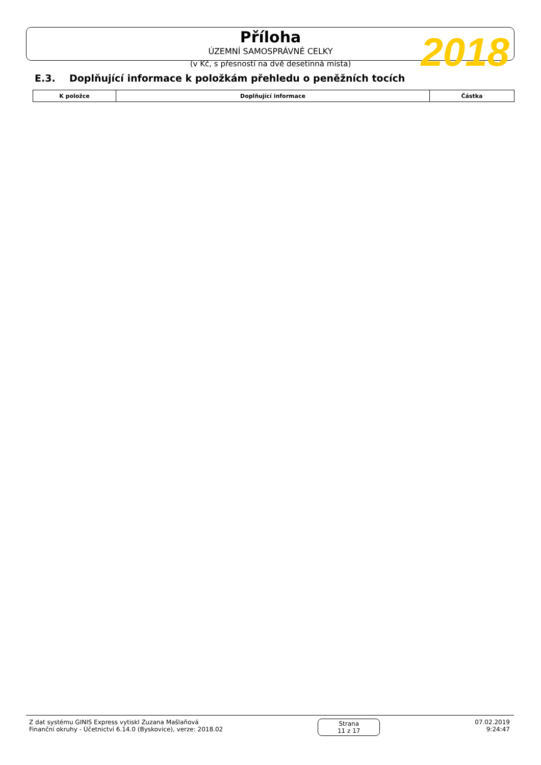Příloha
ÚZEMNÍ SAMOSPRÁVNÉ CELKY
(v Kč, s přesností na dvě desetinná místa)
2018
E.3. Doplňující informace k položkám přehledu o peněžních tocích
| K položce | Doplňující informace | Částka |
| --- | --- | --- |
Z dat systému GINIS Express vytiskl Zuzana Mašlaňová
Finanční okruhy - Účetnictví 6.14.0 (Byskovice), verze: 2018.02
Strana
11 z 17
07.02.2019
9:24:47